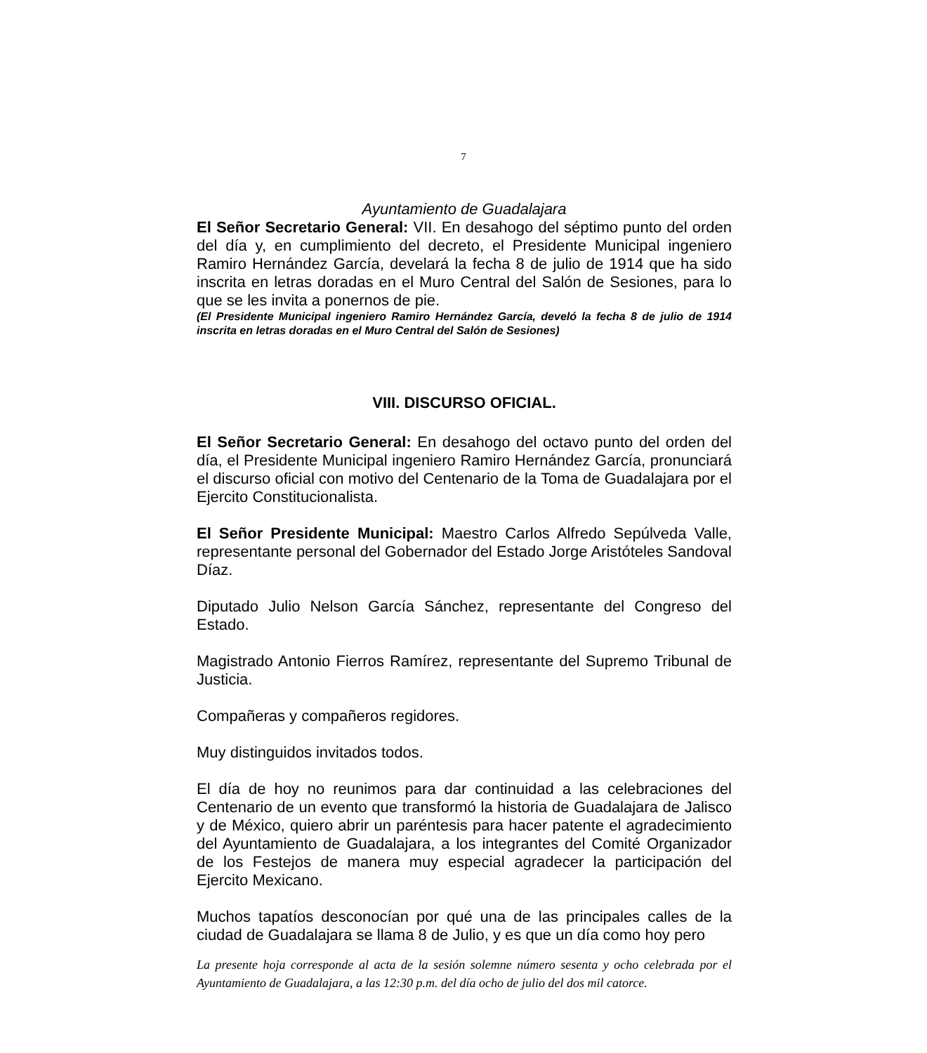7
Ayuntamiento de Guadalajara
El Señor Secretario General: VII. En desahogo del séptimo punto del orden del día y, en cumplimiento del decreto, el Presidente Municipal ingeniero Ramiro Hernández García, develará la fecha 8 de julio de 1914 que ha sido inscrita en letras doradas en el Muro Central del Salón de Sesiones, para lo que se les invita a ponernos de pie.
(El Presidente Municipal ingeniero Ramiro Hernández García, develó la fecha 8 de julio de 1914 inscrita en letras doradas en el Muro Central del Salón de Sesiones)
VIII. DISCURSO OFICIAL.
El Señor Secretario General: En desahogo del octavo punto del orden del día, el Presidente Municipal ingeniero Ramiro Hernández García, pronunciará el discurso oficial con motivo del Centenario de la Toma de Guadalajara por el Ejercito Constitucionalista.
El Señor Presidente Municipal: Maestro Carlos Alfredo Sepúlveda Valle, representante personal del Gobernador del Estado Jorge Aristóteles Sandoval Díaz.
Diputado Julio Nelson García Sánchez, representante del Congreso del Estado.
Magistrado Antonio Fierros Ramírez, representante del Supremo Tribunal de Justicia.
Compañeras y compañeros regidores.
Muy distinguidos invitados todos.
El día de hoy no reunimos para dar continuidad a las celebraciones del Centenario de un evento que transformó la historia de Guadalajara de Jalisco y de México, quiero abrir un paréntesis para hacer patente el agradecimiento del Ayuntamiento de Guadalajara, a los integrantes del Comité Organizador de los Festejos de manera muy especial agradecer la participación del Ejercito Mexicano.
Muchos tapatíos desconocían por qué una de las principales calles de la ciudad de Guadalajara se llama 8 de Julio, y es que un día como hoy pero
La presente hoja corresponde al acta de la sesión solemne número sesenta y ocho celebrada por el Ayuntamiento de Guadalajara, a las 12:30 p.m. del día ocho de julio del dos mil catorce.